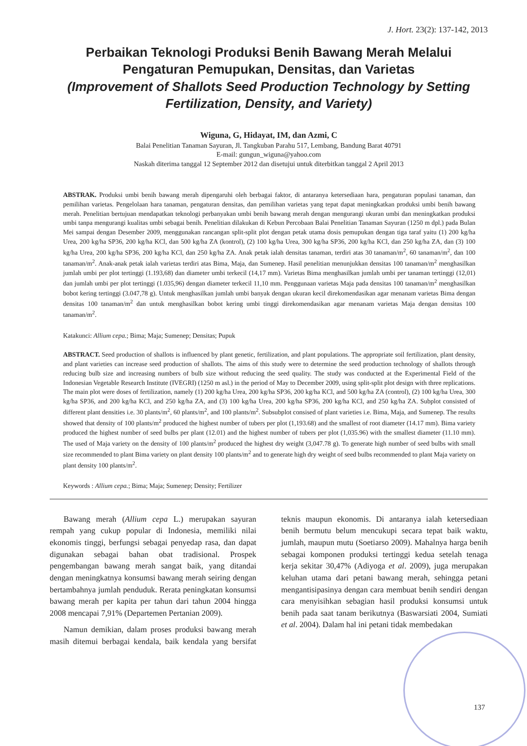J. Hort. 23(2): 137-142, 2013
Perbaikan Teknologi Produksi Benih Bawang Merah Melalui Pengaturan Pemupukan, Densitas, dan Varietas
(Improvement of Shallots Seed Production Technology by Setting Fertilization, Density, and Variety)
Wiguna, G, Hidayat, IM, dan Azmi, C
Balai Penelitian Tanaman Sayuran, Jl. Tangkuban Parahu 517, Lembang, Bandung Barat 40791
E-mail: gungun_wiguna@yahoo.com
Naskah diterima tanggal 12 September 2012 dan disetujui untuk diterbitkan tanggal 2 April 2013
ABSTRAK. Produksi umbi benih bawang merah dipengaruhi oleh berbagai faktor, di antaranya ketersediaan hara, pengaturan populasi tanaman, dan pemilihan varietas. Pengelolaan hara tanaman, pengaturan densitas, dan pemilihan varietas yang tepat dapat meningkatkan produksi umbi benih bawang merah. Penelitian bertujuan mendapatkan teknologi perbanyakan umbi benih bawang merah dengan mengurangi ukuran umbi dan meningkatkan produksi umbi tanpa mengurangi kualitas umbi sebagai benih. Penelitian dilakukan di Kebun Percobaan Balai Penelitian Tanaman Sayuran (1250 m dpl.) pada Bulan Mei sampai dengan Desember 2009, menggunakan rancangan split-split plot dengan petak utama dosis pemupukan dengan tiga taraf yaitu (1) 200 kg/ha Urea, 200 kg/ha SP36, 200 kg/ha KCl, dan 500 kg/ha ZA (kontrol), (2) 100 kg/ha Urea, 300 kg/ha SP36, 200 kg/ha KCl, dan 250 kg/ha ZA, dan (3) 100 kg/ha Urea, 200 kg/ha SP36, 200 kg/ha KCl, dan 250 kg/ha ZA. Anak petak ialah densitas tanaman, terdiri atas 30 tanaman/m<sup>2</sup>, 60 tanaman/m<sup>2</sup>, dan 100 tanaman/m<sup>2</sup>. Anak-anak petak ialah varietas terdiri atas Bima, Maja, dan Sumenep. Hasil penelitian menunjukkan densitas 100 tanaman/m<sup>2</sup> menghasilkan jumlah umbi per plot tertinggi (1.193,68) dan diameter umbi terkecil (14,17 mm). Varietas Bima menghasilkan jumlah umbi per tanaman tertinggi (12,01) dan jumlah umbi per plot tertinggi (1.035,96) dengan diameter terkecil 11,10 mm. Penggunaan varietas Maja pada densitas 100 tanaman/m<sup>2</sup> menghasilkan bobot kering tertinggi (3.047,78 g). Untuk menghasilkan jumlah umbi banyak dengan ukuran kecil direkomendasikan agar menanam varietas Bima dengan densitas 100 tanaman/m<sup>2</sup> dan untuk menghasilkan bobot kering umbi tinggi direkomendasikan agar menanam varietas Maja dengan densitas 100 tanaman/m<sup>2</sup>.
Katakunci: Allium cepa.; Bima; Maja; Sumenep; Densitas; Pupuk
ABSTRACT. Seed production of shallots is influenced by plant genetic, fertilization, and plant populations. The appropriate soil fertilization, plant density, and plant varieties can increase seed production of shallots. The aims of this study were to determine the seed production technology of shallots through reducing bulb size and increasing numbers of bulb size without reducing the seed quality. The study was conducted at the Experimental Field of the Indonesian Vegetable Research Institute (IVEGRI) (1250 m asl.) in the period of May to December 2009, using split-split plot design with three replications. The main plot were doses of fertilization, namely (1) 200 kg/ha Urea, 200 kg/ha SP36, 200 kg/ha KCl, and 500 kg/ha ZA (control), (2) 100 kg/ha Urea, 300 kg/ha SP36, and 200 kg/ha KCl, and 250 kg/ha ZA, and (3) 100 kg/ha Urea, 200 kg/ha SP36, 200 kg/ha KCl, and 250 kg/ha ZA. Subplot consisted of different plant densities i.e. 30 plants/m<sup>2</sup>, 60 plants/m<sup>2</sup>, and 100 plants/m<sup>2</sup>. Subsubplot consised of plant varieties i.e. Bima, Maja, and Sumenep. The results showed that density of 100 plants/m<sup>2</sup> produced the highest number of tubers per plot (1,193.68) and the smallest of root diameter (14.17 mm). Bima variety produced the highest number of seed bulbs per plant (12.01) and the highest number of tubers per plot (1,035.96) with the smallest diameter (11.10 mm). The used of Maja variety on the density of 100 plants/m<sup>2</sup> produced the highest dry weight (3,047.78 g). To generate high number of seed bulbs with small size recommended to plant Bima variety on plant density 100 plants/m<sup>2</sup> and to generate high dry weight of seed bulbs recommended to plant Maja variety on plant density 100 plants/m<sup>2</sup>.
Keywords : Allium cepa.; Bima; Maja; Sumenep; Density; Fertilizer
Bawang merah (Allium cepa L.) merupakan sayuran rempah yang cukup popular di Indonesia, memiliki nilai ekonomis tinggi, berfungsi sebagai penyedap rasa, dan dapat digunakan sebagai bahan obat tradisional. Prospek pengembangan bawang merah sangat baik, yang ditandai dengan meningkatnya konsumsi bawang merah seiring dengan bertambahnya jumlah penduduk. Rerata peningkatan konsumsi bawang merah per kapita per tahun dari tahun 2004 hingga 2008 mencapai 7,91% (Departemen Pertanian 2009).
Namun demikian, dalam proses produksi bawang merah masih ditemui berbagai kendala, baik kendala yang bersifat teknis maupun ekonomis. Di antaranya ialah ketersediaan benih bermutu belum mencukupi secara tepat baik waktu, jumlah, maupun mutu (Soetiarso 2009). Mahalnya harga benih sebagai komponen produksi tertinggi kedua setelah tenaga kerja sekitar 30,47% (Adiyoga et al. 2009), juga merupakan keluhan utama dari petani bawang merah, sehingga petani mengantisipasinya dengan cara membuat benih sendiri dengan cara menyisihkan sebagian hasil produksi konsumsi untuk benih pada saat tanam berikutnya (Baswarsiati 2004, Sumiati et al. 2004). Dalam hal ini petani tidak membedakan
137